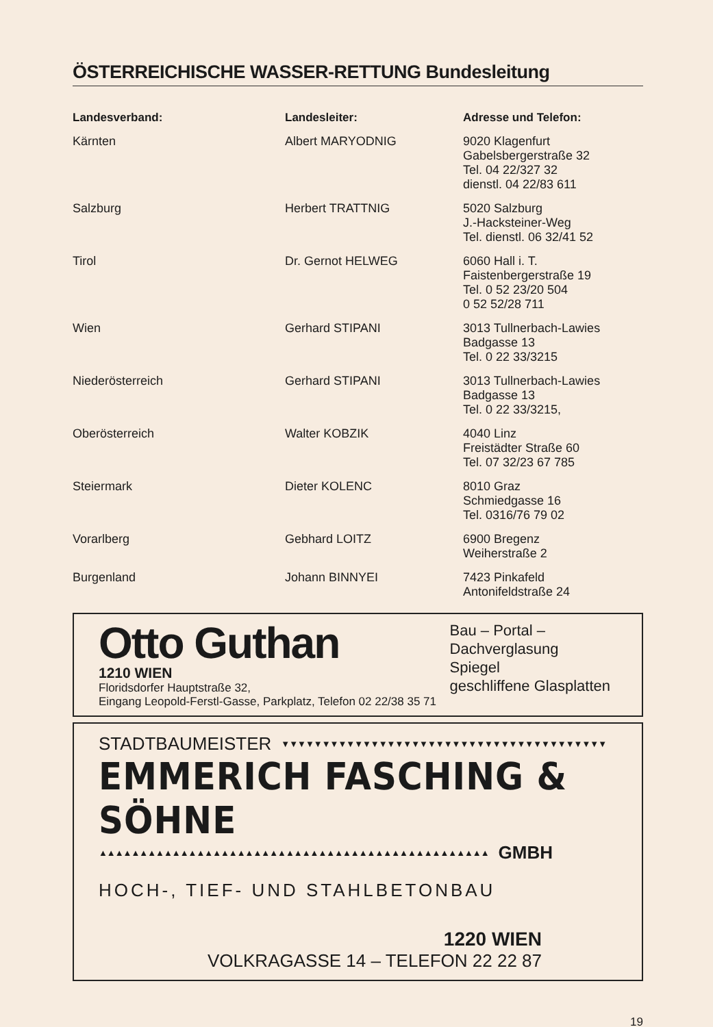ÖSTERREICHISCHE WASSER-RETTUNG Bundesleitung
| Landesverband: | Landesleiter: | Adresse und Telefon: |
| --- | --- | --- |
| Kärnten | Albert MARYODNIG | 9020 Klagenfurt Gabelsbergerstraße 32 Tel. 04 22/327 32 dienstl. 04 22/83 611 |
| Salzburg | Herbert TRATTNIG | 5020 Salzburg J.-Hacksteiner-Weg Tel. dienstl. 06 32/41 52 |
| Tirol | Dr. Gernot HELWEG | 6060 Hall i. T. Faistenbergerstraße 19 Tel. 0 52 23/20 504 0 52 52/28 711 |
| Wien | Gerhard STIPANI | 3013 Tullnerbach-Lawies Badgasse 13 Tel. 0 22 33/3215 |
| Niederösterreich | Gerhard STIPANI | 3013 Tullnerbach-Lawies Badgasse 13 Tel. 0 22 33/3215, |
| Oberösterreich | Walter KOBZIK | 4040 Linz Freistädter Straße 60 Tel. 07 32/23 67 785 |
| Steiermark | Dieter KOLENC | 8010 Graz Schmiedgasse 16 Tel. 0316/76 79 02 |
| Vorarlberg | Gebhard LOITZ | 6900 Bregenz Weiherstraße 2 |
| Burgenland | Johann BINNYEI | 7423 Pinkafeld Antonifeldstraße 24 |
Otto Guthan
1210 WIEN
Floridsdorfer Hauptstraße 32,
Bau – Portal –
Dachverglasung
Spiegel
geschliffene Glasplatten
Eingang Leopold-Ferstl-Gasse, Parkplatz, Telefon 02 22/38 35 71
STADTBAUMEISTER ▼▼▼▼▼▼▼▼▼▼▼▼▼▼▼▼▼▼▼▼▼▼▼▼▼▼▼▼▼▼▼▼▼▼▼▼▼▼▼▼
EMMERICH FASCHING & SÖHNE
▲▲▲▲▲▲▲▲▲▲▲▲▲▲▲▲▲▲▲▲▲▲▲▲▲▲▲▲▲▲▲▲▲▲▲▲▲▲▲▲▲▲▲▲▲▲▲▲ GMBH
HOCH-, TIEF- UND STAHLBETONBAU
1220 WIEN
VOLKRAGASSE 14 – TELEFON 22 22 87
19